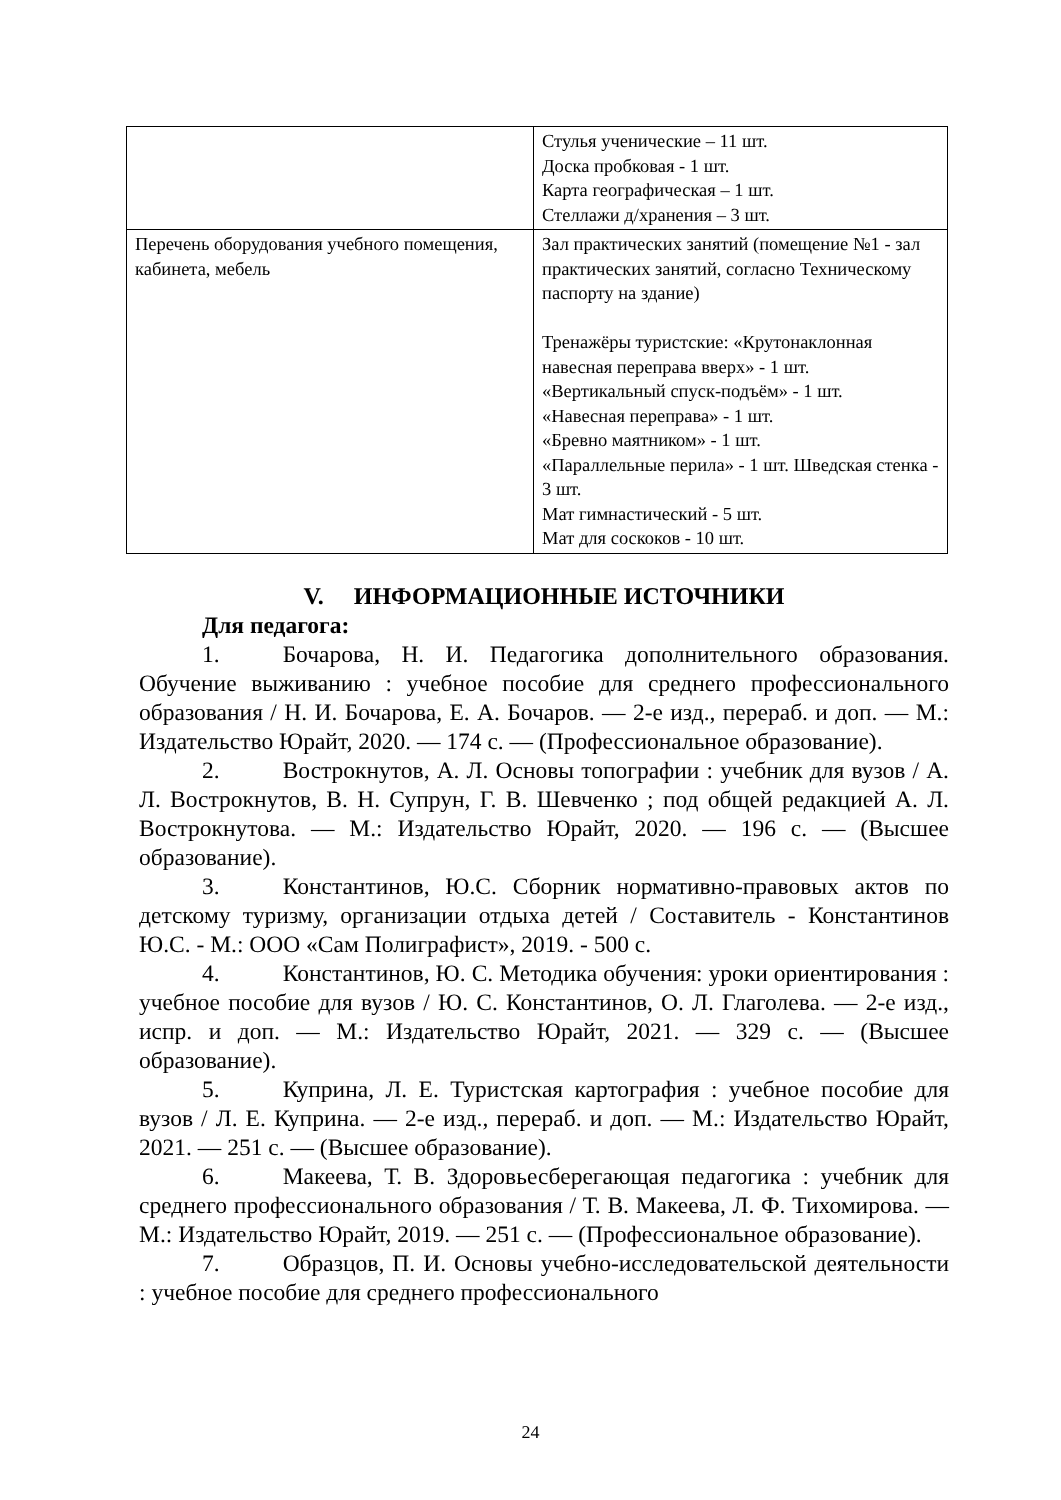| | Стулья ученические – 11 шт. Доска пробковая - 1 шт. Карта географическая – 1 шт. Стеллажи д/хранения – 3 шт. |
| Перечень оборудования учебного помещения, кабинета, мебель | Зал практических занятий (помещение №1 - зал практических занятий, согласно Техническому паспорту на здание) Тренажёры туристские: «Крутонаклонная навесная переправа вверх» - 1 шт. «Вертикальный спуск-подъём» - 1 шт. «Навесная переправа» - 1 шт. «Бревно маятником» - 1 шт. «Параллельные перила» - 1 шт. Шведская стенка - 3 шт. Мат гимнастический - 5 шт. Мат для соскоков - 10 шт. |
V. ИНФОРМАЦИОННЫЕ ИСТОЧНИКИ
Для педагога:
1. Бочарова, Н. И. Педагогика дополнительного образования. Обучение выживанию : учебное пособие для среднего профессионального образования / Н. И. Бочарова, Е. А. Бочаров. — 2-е изд., перераб. и доп. — М.: Издательство Юрайт, 2020. — 174 с. — (Профессиональное образование).
2. Вострокнутов, А. Л. Основы топографии : учебник для вузов / А. Л. Вострокнутов, В. Н. Супрун, Г. В. Шевченко ; под общей редакцией А. Л. Вострокнутова. — М.: Издательство Юрайт, 2020. — 196 с. — (Высшее образование).
3. Константинов, Ю.С. Сборник нормативно-правовых актов по детскому туризму, организации отдыха детей / Составитель - Константинов Ю.С. - М.: ООО «Сам Полиграфист», 2019. - 500 с.
4. Константинов, Ю. С. Методика обучения: уроки ориентирования : учебное пособие для вузов / Ю. С. Константинов, О. Л. Глаголева. — 2-е изд., испр. и доп. — М.: Издательство Юрайт, 2021. — 329 с. — (Высшее образование).
5. Куприна, Л. Е. Туристская картография : учебное пособие для вузов / Л. Е. Куприна. — 2-е изд., перераб. и доп. — М.: Издательство Юрайт, 2021. — 251 с. — (Высшее образование).
6. Макеева, Т. В. Здоровьесберегающая педагогика : учебник для среднего профессионального образования / Т. В. Макеева, Л. Ф. Тихомирова. — М.: Издательство Юрайт, 2019. — 251 с. — (Профессиональное образование).
7. Образцов, П. И. Основы учебно-исследовательской деятельности : учебное пособие для среднего профессионального
24